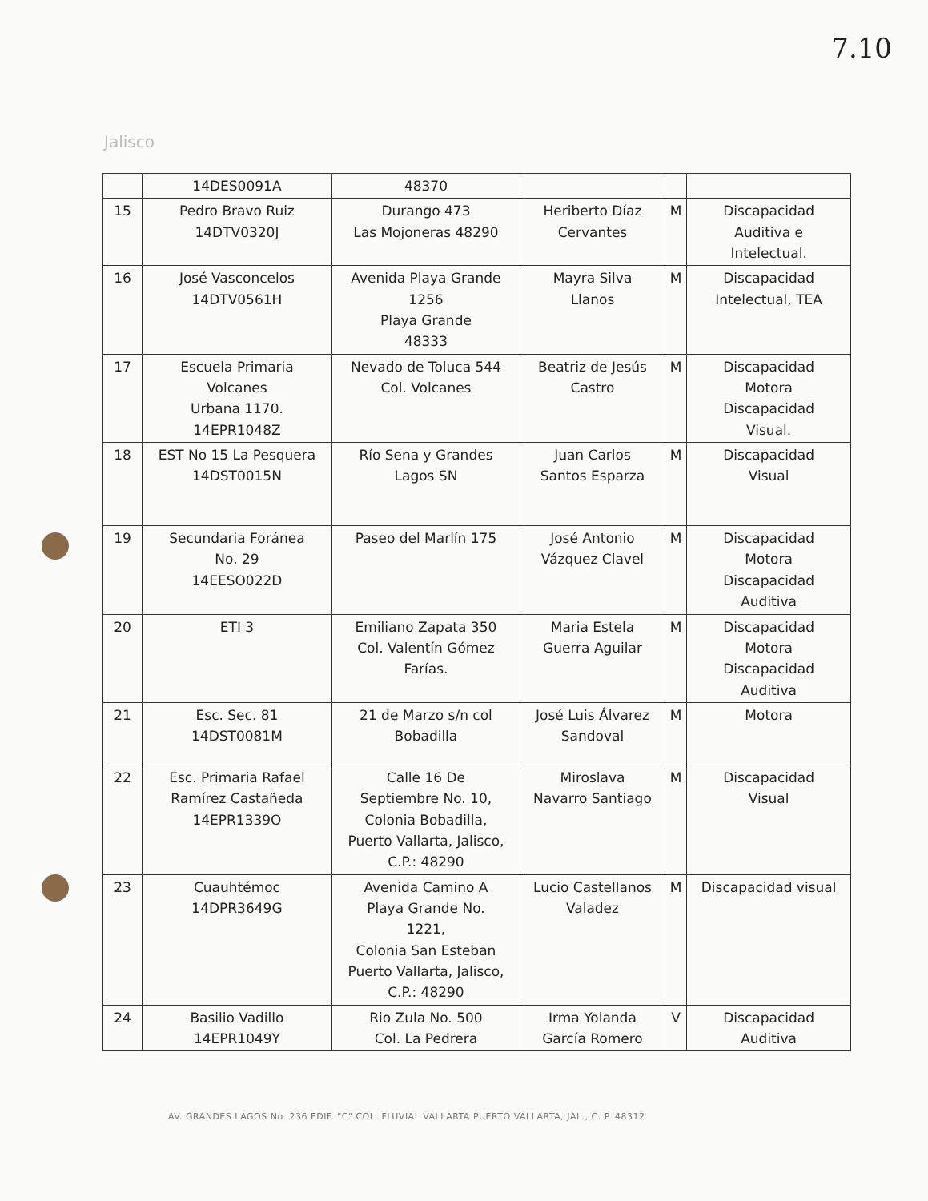7.10
Jalisco
| | 14DES0091A | 48370 | | | |
| 15 | Pedro Bravo Ruiz 14DTV0320J | Durango 473 Las Mojoneras 48290 | Heriberto Díaz Cervantes | M | Discapacidad Auditiva e Intelectual. |
| 16 | José Vasconcelos 14DTV0561H | Avenida Playa Grande 1256 Playa Grande 48333 | Mayra Silva Llanos | M | Discapacidad Intelectual, TEA |
| 17 | Escuela Primaria Volcanes Urbana 1170. 14EPR1048Z | Nevado de Toluca 544 Col. Volcanes | Beatriz de Jesús Castro | M | Discapacidad Motora Discapacidad Visual. |
| 18 | EST No 15 La Pesquera 14DST0015N | Río Sena y Grandes Lagos SN | Juan Carlos Santos Esparza | M | Discapacidad Visual |
| 19 | Secundaria Foránea No. 29 14EESO022D | Paseo del Marlín 175 | José Antonio Vázquez Clavel | M | Discapacidad Motora Discapacidad Auditiva |
| 20 | ETI 3 | Emiliano Zapata 350 Col. Valentín Gómez Farías. | Maria Estela Guerra Aguilar | M | Discapacidad Motora Discapacidad Auditiva |
| 21 | Esc. Sec. 81 14DST0081M | 21 de Marzo s/n col Bobadilla | José Luis Álvarez Sandoval | M | Motora |
| 22 | Esc. Primaria Rafael Ramírez Castañeda 14EPR1339O | Calle 16 De Septiembre No. 10, Colonia Bobadilla, Puerto Vallarta, Jalisco, C.P.: 48290 | Miroslava Navarro Santiago | M | Discapacidad Visual |
| 23 | Cuauhtémoc 14DPR3649G | Avenida Camino A Playa Grande No. 1221, Colonia San Esteban Puerto Vallarta, Jalisco, C.P.: 48290 | Lucio Castellanos Valadez | M | Discapacidad visual |
| 24 | Basilio Vadillo 14EPR1049Y | Rio Zula No. 500 Col. La Pedrera | Irma Yolanda García Romero | V | Discapacidad Auditiva |
AV. GRANDES LAGOS No. 236 EDIF. "C" COL. FLUVIAL VALLARTA PUERTO VALLARTA, JAL., C. P. 48312